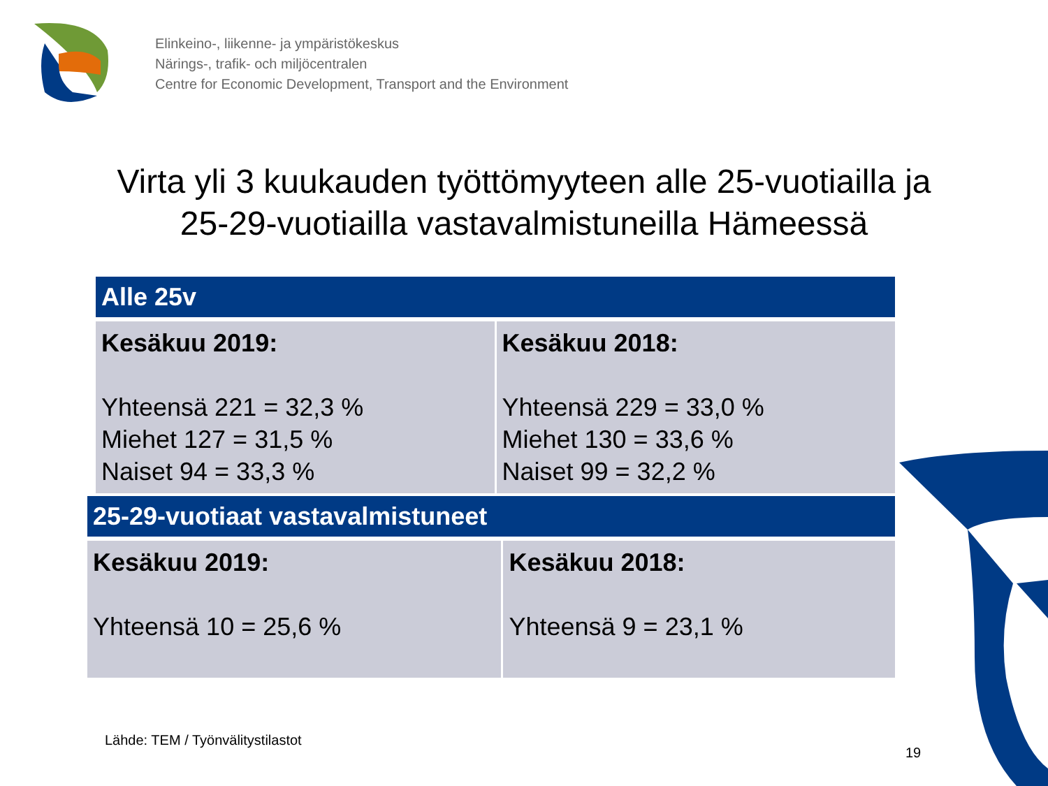Elinkeino-, liikenne- ja ympäristökeskus
Närings-, trafik- och miljöcentralen
Centre for Economic Development, Transport and the Environment
Virta yli 3 kuukauden työttömyyteen alle 25-vuotiailla ja
25-29-vuotiailla vastavalmistuneilla Hämeessä
| Alle 25v | |
| --- | --- |
| Kesäkuu 2019: Yhteensä 221 = 32,3 % Miehet 127 = 31,5 % Naiset 94 = 33,3 % | Kesäkuu 2018: Yhteensä 229 = 33,0 % Miehet 130 = 33,6 % Naiset 99 = 32,2 % |
| 25-29-vuotiaat vastavalmistuneet | |
| --- | --- |
| Kesäkuu 2019: Yhteensä 10 = 25,6 % | Kesäkuu 2018: Yhteensä 9 = 23,1 % |
Lähde: TEM / Työnvälitystilastot
19